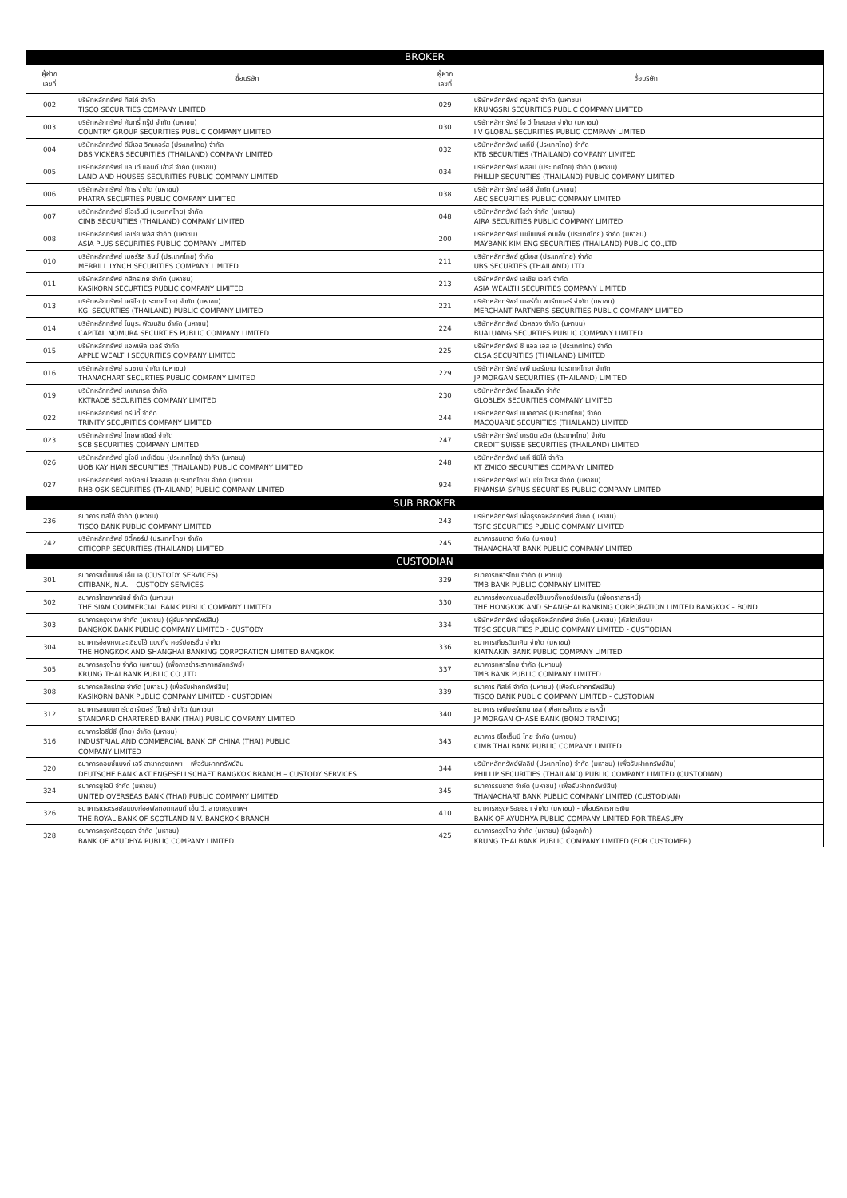| BROKER | | | |
| ผู้ฝาก เลขที่ | ชื่อบริษัท | ผู้ฝาก เลขที่ | ชื่อบริษัท |
| 002 | บริษัทหลักทรัพย์ ทิสโก้ จำกัด TISCO SECURITIES COMPANY LIMITED | 029 | บริษัทหลักทรัพย์ กรุงศรี จำกัด (มหาชน) KRUNGSRI SECURITIES PUBLIC COMPANY LIMITED |
| 003 | บริษัทหลักทรัพย์ คันทรี่ กรุ๊ป จำกัด (มหาชน) COUNTRY GROUP SECURITIES PUBLIC COMPANY LIMITED | 030 | บริษัทหลักทรัพย์ ไอ วี โกลบอล จำกัด (มหาชน) I V GLOBAL SECURITIES PUBLIC COMPANY LIMITED |
| 004 | บริษัทหลักทรัพย์ ดีบีเอส วิคเคอร์ส (ประเทศไทย) จำกัด DBS VICKERS SECURITIES (THAILAND) COMPANY LIMITED | 032 | บริษัทหลักทรัพย์ เคทีบี (ประเทศไทย) จำกัด KTB SECURITIES (THAILAND) COMPANY LIMITED |
| 005 | บริษัทหลักทรัพย์ แลนด์ แอนด์ เฮ้าส์ จำกัด (มหาชน) LAND AND HOUSES SECURITIES PUBLIC COMPANY LIMITED | 034 | บริษัทหลักทรัพย์ ฟิลลิป (ประเทศไทย) จำกัด (มหาชน) PHILLIP SECURITIES (THAILAND) PUBLIC COMPANY LIMITED |
| 006 | บริษัทหลักทรัพย์ ภัทร จำกัด (มหาชน) PHATRA SECURTIES PUBLIC COMPANY LIMITED | 038 | บริษัทหลักทรัพย์ เออีซี จำกัด (มหาชน) AEC SECURITIES PUBLIC COMPANY LIMITED |
| 007 | บริษัทหลักทรัพย์ ซีไอเอ็มบี (ประเทศไทย) จำกัด CIMB SECURITIES (THAILAND) COMPANY LIMITED | 048 | บริษัทหลักทรัพย์ ไอร่า จำกัด (มหาชน) AIRA SECURITIES PUBLIC COMPANY LIMITED |
| 008 | บริษัทหลักทรัพย์ เอเซีย พลัส จำกัด (มหาชน) ASIA PLUS SECURITIES PUBLIC COMPANY LIMITED | 200 | บริษัทหลักทรัพย์ เมย์แบงก์ กิมเอ็ง (ประเทศไทย) จำกัด (มหาชน) MAYBANK KIM ENG SECURITIES (THAILAND) PUBLIC CO.,LTD |
| 010 | บริษัทหลักทรัพย์ เมอร์ริล ลินช์ (ประเทศไทย) จำกัด MERRILL LYNCH SECURITIES COMPANY LIMITED | 211 | บริษัทหลักทรัพย์ ยูบีเอส (ประเทศไทย) จำกัด UBS SECURTIES (THAILAND) LTD. |
| 011 | บริษัทหลักทรัพย์ กสิกรไทย จำกัด (มหาชน) KASIKORN SECURTIES PUBLIC COMPANY LIMITED | 213 | บริษัทหลักทรัพย์ เอเซีย เวลท์ จำกัด ASIA WEALTH SECURITIES COMPANY LIMITED |
| 013 | บริษัทหลักทรัพย์ เคจีไอ (ประเทศไทย) จำกัด (มหาชน) KGI SECURTIES (THAILAND) PUBLIC COMPANY LIMITED | 221 | บริษัทหลักทรัพย์ เมอร์ชั่น พาร์ทเนอร์ จำกัด (มหาชน) MERCHANT PARTNERS SECURITIES PUBLIC COMPANY LIMITED |
| 014 | บริษัทหลักทรัพย์ โนมูระ พัฒนสิน จำกัด (มหาชน) CAPITAL NOMURA SECURTIES PUBLIC COMPANY LIMITED | 224 | บริษัทหลักทรัพย์ บัวหลวง จำกัด (มหาชน) BUALUANG SECURTIES PUBLIC COMPANY LIMITED |
| 015 | บริษัทหลักทรัพย์ แอพเพิล เวลธ์ จำกัด APPLE WEALTH SECURITIES COMPANY LIMITED | 225 | บริษัทหลักทรัพย์ ซี แอล เอส เอ (ประเทศไทย) จำกัด CLSA SECURITIES (THAILAND) LIMITED |
| 016 | บริษัทหลักทรัพย์ ธนชาต จำกัด (มหาชน) THANACHART SECURTIES PUBLIC COMPANY LIMITED | 229 | บริษัทหลักทรัพย์ เจพี มอร์แกน (ประเทศไทย) จำกัด JP MORGAN SECURITIES (THAILAND) LIMITED |
| 019 | บริษัทหลักทรัพย์ เคเคเทรด จำกัด KKTRADE SECURITIES COMPANY LIMITED | 230 | บริษัทหลักทรัพย์ โกลเบล็ก จำกัด GLOBLEX SECURITIES COMPANY LIMITED |
| 022 | บริษัทหลักทรัพย์ ทรีนีตี้ จำกัด TRINITY SECURITIES COMPANY LIMITED | 244 | บริษัทหลักทรัพย์ แมคควอรี (ประเทศไทย) จำกัด MACQUARIE SECURITIES (THAILAND) LIMITED |
| 023 | บริษัทหลักทรัพย์ ไทยพาณิชย์ จำกัด SCB SECURITIES COMPANY LIMITED | 247 | บริษัทหลักทรัพย์ เครดิต สวิส (ประเทศไทย) จำกัด CREDIT SUISSE SECURITIES (THAILAND) LIMITED |
| 026 | บริษัทหลักทรัพย์ ยูโอบี เคย์เฮียน (ประเทศไทย) จำกัด (มหาชน) UOB KAY HIAN SECURITIES (THAILAND) PUBLIC COMPANY LIMITED | 248 | บริษัทหลักทรัพย์ เคที ซีมิโก้ จำกัด KT ZMICO SECURITIES COMPANY LIMITED |
| 027 | บริษัทหลักทรัพย์ อาร์เอชบี โอเอสเค (ประเทศไทย) จำกัด (มหาชน) RHB OSK SECURITIES (THAILAND) PUBLIC COMPANY LIMITED | 924 | บริษัทหลักทรัพย์ ฟินันเซีย ไซรัส จำกัด (มหาชน) FINANSIA SYRUS SECURTIES PUBLIC COMPANY LIMITED |
| SUB BROKER | | | |
| 236 | ธนาคาร ทิสโก้ จำกัด (มหาชน) TISCO BANK PUBLIC COMPANY LIMITED | 243 | บริษัทหลักทรัพย์ เพื่อธุรกิจหลักทรัพย์ จำกัด (มหาชน) TSFC SECURITIES PUBLIC COMPANY LIMITED |
| 242 | บริษัทหลักทรัพย์ ซิตี้คอร์ป (ประเทศไทย) จำกัด CITICORP SECURITIES (THAILAND) LIMITED | 245 | ธนาคารธนชาต จำกัด (มหาชน) THANACHART BANK PUBLIC COMPANY LIMITED |
| CUSTODIAN | | | |
| 301 | ธนาคารซิตี้แบงก์ เอ็น.เอ (CUSTODY SERVICES) CITIBANK, N.A. – CUSTODY SERVICES | 329 | ธนาคารทหารไทย จำกัด (มหาชน) TMB BANK PUBLIC COMPANY LIMITED |
| 302 | ธนาคารไทยพาณิชย์ จำกัด (มหาชน) THE SIAM COMMERCIAL BANK PUBLIC COMPANY LIMITED | 330 | ธนาคารฮ่องกงและเซี่ยงไฮ้แบงกิ้งคอร์ปอเรชั่น (เพื่อตราสารหนี้) THE HONGKOK AND SHANGHAI BANKING CORPORATION LIMITED BANGKOK – BOND |
| 303 | ธนาคารกรุงเทพ จำกัด (มหาชน) (ผู้รับฝากทรัพย์สิน) BANGKOK BANK PUBLIC COMPANY LIMITED - CUSTODY | 334 | บริษัทหลักทรัพย์ เพื่อธุรกิจหลักทรัพย์ จำกัด (มหาชน) (คัสโตเดียน) TFSC SECURITIES PUBLIC COMPANY LIMITED - CUSTODIAN |
| 304 | ธนาคารฮ่องกงและเซี่ยงไฮ้ แบงกิ้ง คอร์ปอเรชั่น จำกัด THE HONGKOK AND SHANGHAI BANKING CORPORATION LIMITED BANGKOK | 336 | ธนาคารเกียรตินาคิน จำกัด (มหาชน) KIATNAKIN BANK PUBLIC COMPANY LIMITED |
| 305 | ธนาคารกรุงไทย จำกัด (มหาชน) (เพื่อการชำระราคาหลักทรัพย์) KRUNG THAI BANK PUBLIC CO.,LTD | 337 | ธนาคารทหารไทย จำกัด (มหาชน) TMB BANK PUBLIC COMPANY LIMITED |
| 308 | ธนาคารกสิกรไทย จำกัด (มหาชน) (เพื่อรับฝากทรัพย์สิน) KASIKORN BANK PUBLIC COMPANY LIMITED - CUSTODIAN | 339 | ธนาคาร ทิสโก้ จำกัด (มหาชน) (เพื่อรับฝากทรัพย์สิน) TISCO BANK PUBLIC COMPANY LIMITED - CUSTODIAN |
| 312 | ธนาคารสแตนดาร์ดชาร์เตอร์ (ไทย) จำกัด (มหาชน) STANDARD CHARTERED BANK (THAI) PUBLIC COMPANY LIMITED | 340 | ธนาคาร เจพีมอร์แกน เชส (เพื่อการค้าตราสารหนี้) JP MORGAN CHASE BANK (BOND TRADING) |
| 316 | ธนาคารไอซีบีซี (ไทย) จำกัด (มหาชน) INDUSTRIAL AND COMMERCIAL BANK OF CHINA (THAI) PUBLIC COMPANY LIMITED | 343 | ธนาคาร ซีไอเอ็มบี ไทย จำกัด (มหาชน) CIMB THAI BANK PUBLIC COMPANY LIMITED |
| 320 | ธนาคารดอยซ์แบงก์ เอจี สาขากรุงเทพฯ – เพื่อรับฝากทรัพย์สิน DEUTSCHE BANK AKTIENGESELLSCHAFT BANGKOK BRANCH – CUSTODY SERVICES | 344 | บริษัทหลักทรัพย์ฟิลลิป (ประเทศไทย) จำกัด (มหาชน) (เพื่อรับฝากทรัพย์สิน) PHILLIP SECURITIES (THAILAND) PUBLIC COMPANY LIMITED (CUSTODIAN) |
| 324 | ธนาคารยูโอบี จำกัด (มหาชน) UNITED OVERSEAS BANK (THAI) PUBLIC COMPANY LIMITED | 345 | ธนาคารธนชาต จำกัด (มหาชน) (เพื่อรับฝากทรัพย์สิน) THANACHART BANK PUBLIC COMPANY LIMITED (CUSTODIAN) |
| 326 | ธนาคารเดอะรอยัลแบงก์ออฟสกอตแลนด์ เอ็น.วี. สาขากรุงเทพฯ THE ROYAL BANK OF SCOTLAND N.V. BANGKOK BRANCH | 410 | ธนาคารกรุงศรีอยุธยา จำกัด (มหาชน) - เพื่อบริหารการเงิน BANK OF AYUDHYA PUBLIC COMPANY LIMITED FOR TREASURY |
| 328 | ธนาคารกรุงศรีอยุธยา จำกัด (มหาชน) BANK OF AYUDHYA PUBLIC COMPANY LIMITED | 425 | ธนาคารกรุงไทย จำกัด (มหาชน) (เพื่อลูกค้า) KRUNG THAI BANK PUBLIC COMPANY LIMITED (FOR CUSTOMER) |